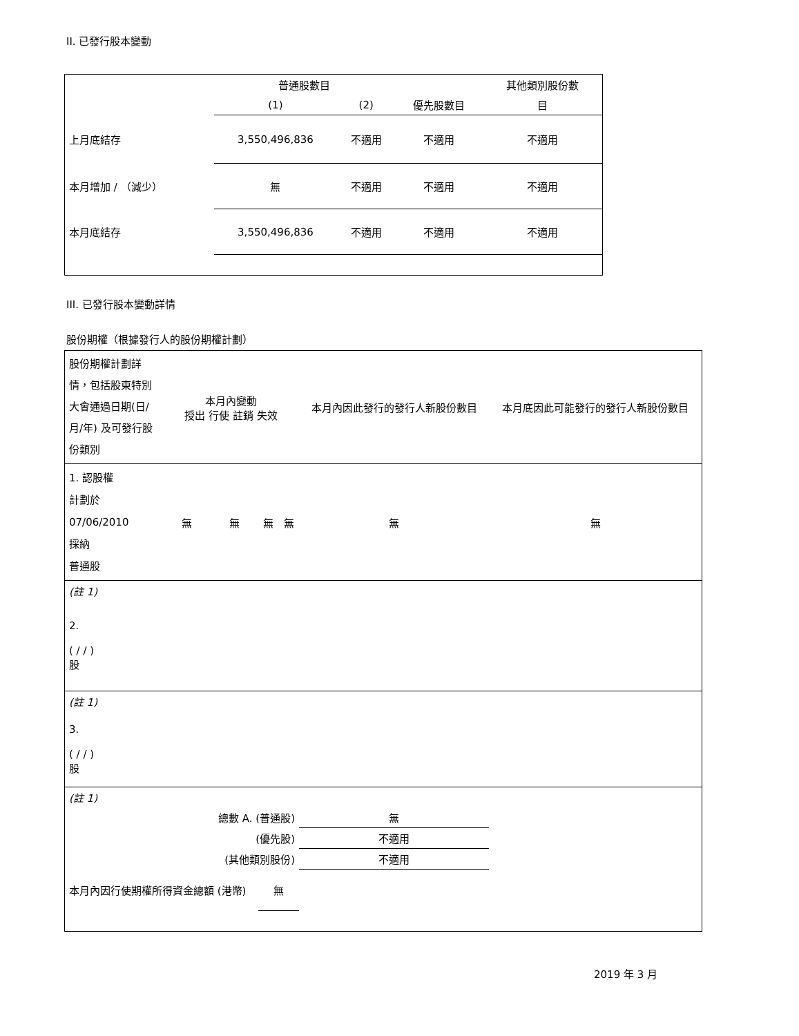II. 已發行股本變動
| | 普通股數目 | | | 其他類別股份數 |
| --- | --- | --- | --- | --- |
| | (1) | (2) | 優先股數目 | 目 |
| 上月底結存 | 3,550,496,836 | 不適用 | 不適用 | 不適用 |
| 本月增加 / （減少） | 無 | 不適用 | 不適用 | 不適用 |
| 本月底結存 | 3,550,496,836 | 不適用 | 不適用 | 不適用 |
III. 已發行股本變動詳情
股份期權（根據發行人的股份期權計劃）
| 股份期權計劃詳情，包括股東特別大會通過日期(日/月/年) 及可發行股份類別 | 本月內變動 授出 行使 註銷 失效 | | | | 本月內因此發行的發行人新股份數目 | 本月底因此可能發行的發行人新股份數目 |
| --- | --- | --- | --- | --- | --- | --- |
| 1. 認股權 計劃於 07/06/2010 採納 普通股 | 無 | 無 | 無 | 無 | 無 | 無 |
| (註 1) | | | | | | |
| 2. ( / / ) 股 | | | | | | |
| (註 1) | | | | | | |
| 3. ( / / ) 股 | | | | | | |
| (註 1) | | | | | | |
| 總數 A. (普通股) | | | | | 無 | |
| (優先股) | | | | | 不適用 | |
| (其他類別股份) | | | | | 不適用 | |
| 本月內因行使期權所得資金總額 (港幣) | | | 無 | | | |
2019 年 3 月